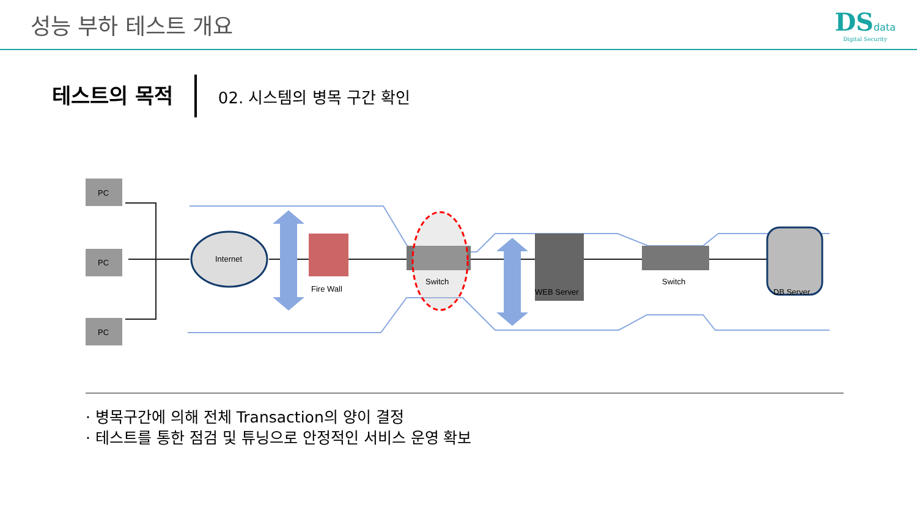성능 부하 테스트 개요 DSdata
Digital Security
테스트의 목적
02. 시스템의 병목 구간 확인
PC
PC
PC
Internet
Fire Wall
Switch
WEB Server
Switch
DB Server
· 병목구간에 의해 전체 Transaction의 양이 결정
· 테스트를 통한 점검 및 튜닝으로 안정적인 서비스 운영 확보